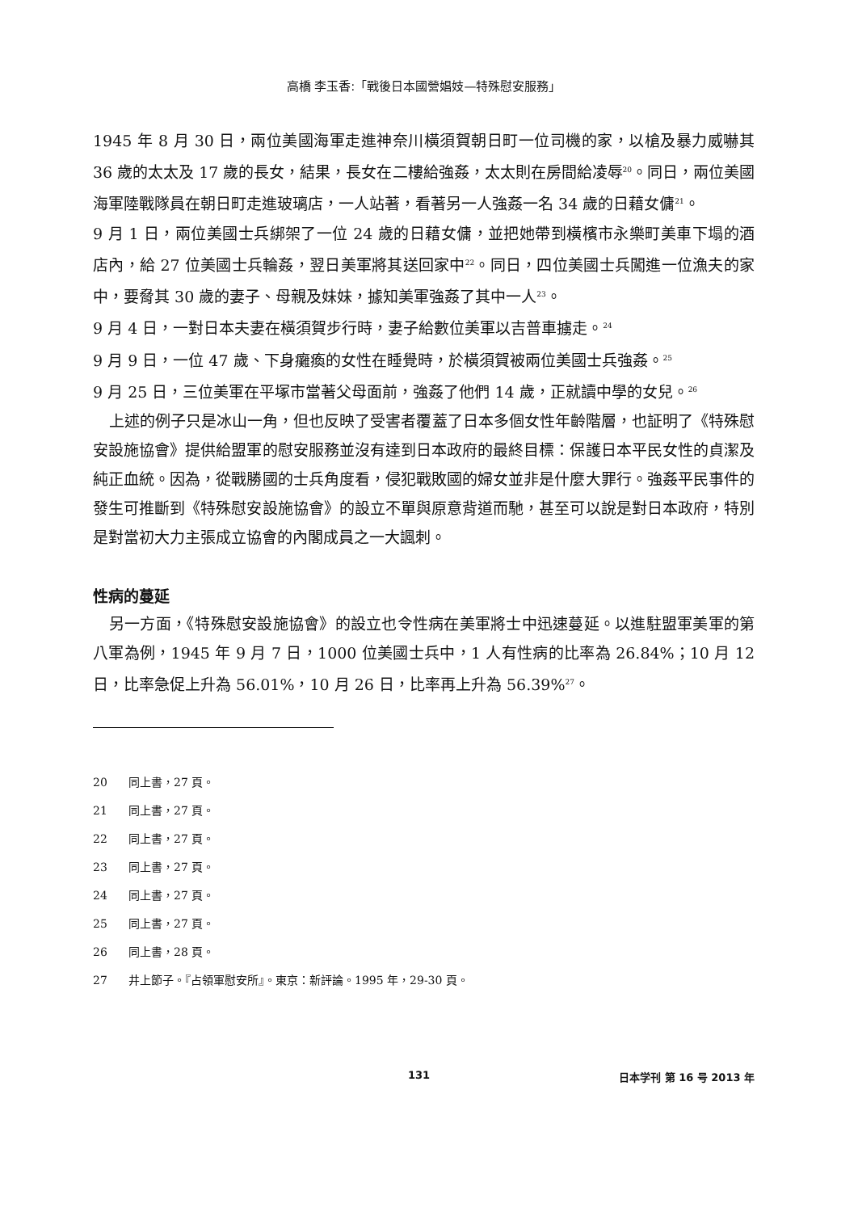高橋 李玉香:「戰後日本國營娼妓—特殊慰安服務」
1945 年 8 月 30 日，兩位美國海軍走進神奈川橫須賀朝日町一位司機的家，以槍及暴力威嚇其 36 歲的太太及 17 歲的長女，結果，長女在二樓給強姦，太太則在房間給凌辱<sup>20</sup>。同日，兩位美國海軍陸戰隊員在朝日町走進玻璃店，一人站著，看著另一人強姦一名 34 歲的日藉女傭<sup>21</sup>。
9 月 1 日，兩位美國士兵綁架了一位 24 歲的日藉女傭，並把她帶到橫檳市永樂町美車下塌的酒店內，給 27 位美國士兵輪姦，翌日美軍將其送回家中<sup>22</sup>。同日，四位美國士兵闖進一位漁夫的家中，要脅其 30 歲的妻子、母親及妹妹，據知美軍強姦了其中一人<sup>23</sup>。
9 月 4 日，一對日本夫妻在橫須賀步行時，妻子給數位美軍以吉普車擄走。<sup>24</sup>
9 月 9 日，一位 47 歲、下身癱瘓的女性在睡覺時，於橫須賀被兩位美國士兵強姦。<sup>25</sup>
9 月 25 日，三位美軍在平塚市當著父母面前，強姦了他們 14 歲，正就讀中學的女兒。<sup>26</sup>
上述的例子只是冰山一角，但也反映了受害者覆蓋了日本多個女性年齡階層，也証明了《特殊慰安設施協會》提供給盟軍的慰安服務並沒有達到日本政府的最終目標：保護日本平民女性的貞潔及純正血統。因為，從戰勝國的士兵角度看，侵犯戰敗國的婦女並非是什麼大罪行。強姦平民事件的發生可推斷到《特殊慰安設施協會》的設立不單與原意背道而馳，甚至可以說是對日本政府，特別是對當初大力主張成立協會的內閣成員之一大諷刺。
性病的蔓延
另一方面，《特殊慰安設施協會》的設立也令性病在美軍將士中迅速蔓延。以進駐盟軍美軍的第八軍為例，1945 年 9 月 7 日，1000 位美國士兵中，1 人有性病的比率為 26.84%；10 月 12 日，比率急促上升為 56.01%，10 月 26 日，比率再上升為 56.39%<sup>27</sup>。
20 同上書，27 頁。
21 同上書，27 頁。
22 同上書，27 頁。
23 同上書，27 頁。
24 同上書，27 頁。
25 同上書，27 頁。
26 同上書，28 頁。
27 井上節子。『占領軍慰安所』。東京：新評論。1995 年，29-30 頁。
131 日本学刊 第 16 号 2013 年